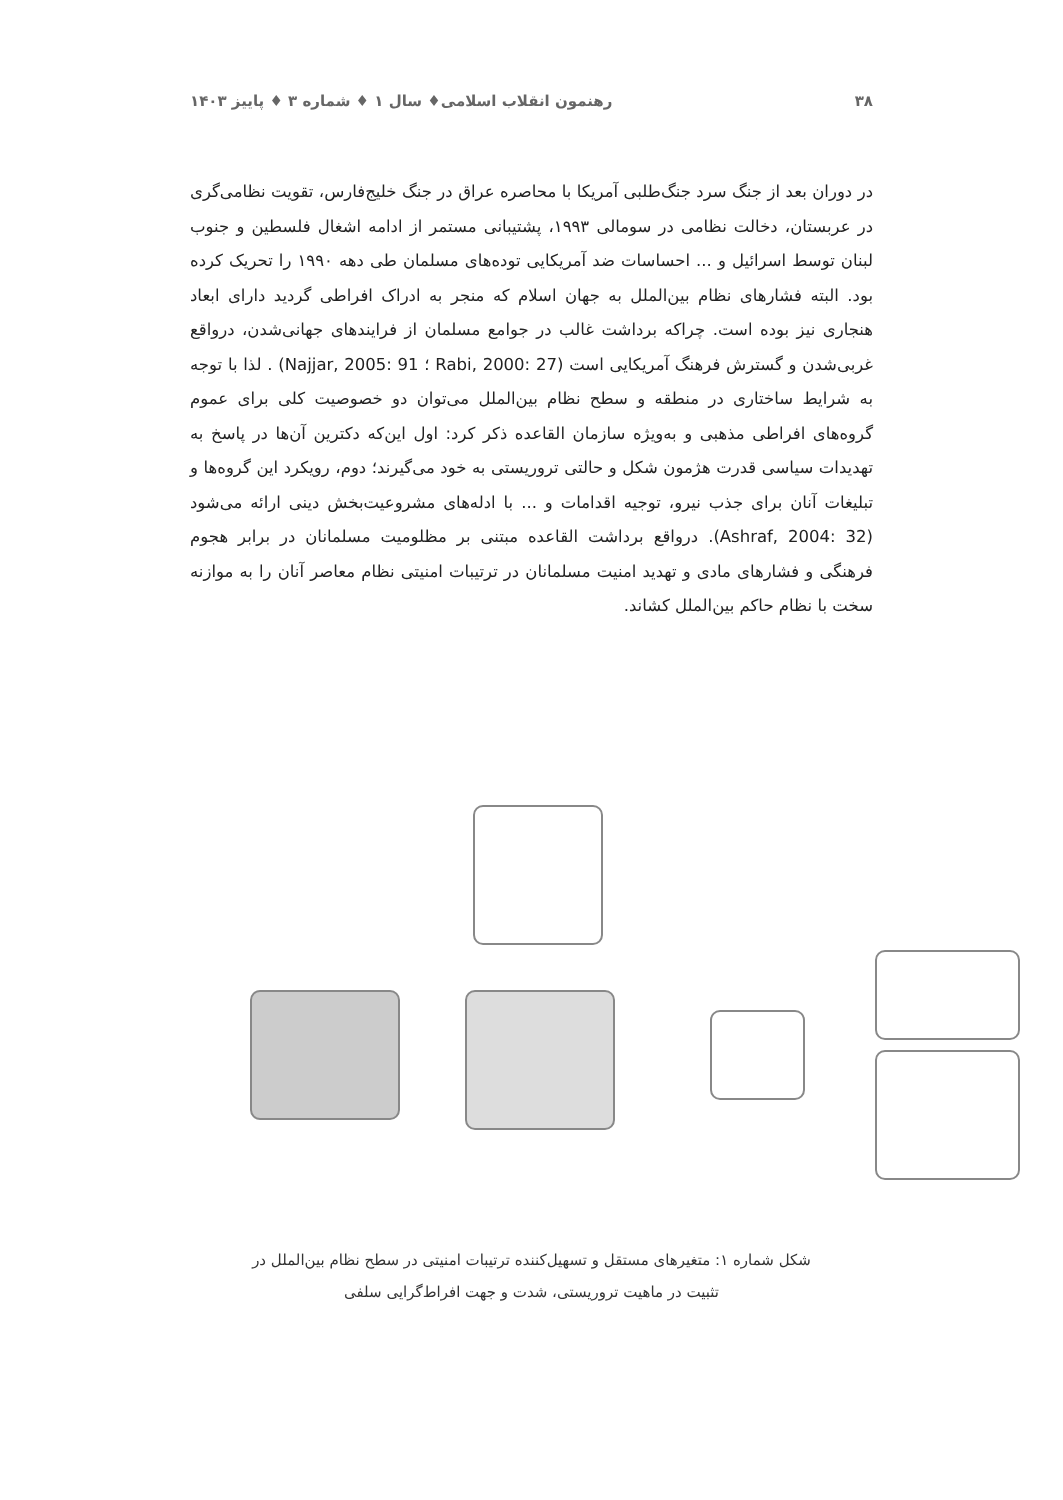۳۸ رهنمون انقلاب اسلامی♦ سال ۱ ♦ شماره ۳ ♦ پاییز ۱۴۰۳
در دوران بعد از جنگ سرد جنگ‌طلبی آمریکا با محاصره عراق در جنگ خلیج‌فارس، تقویت نظامی‌گری در عربستان، دخالت نظامی در سومالی ۱۹۹۳، پشتیبانی مستمر از ادامه اشغال فلسطین و جنوب لبنان توسط اسرائیل و ... احساسات ضد آمریکایی توده‌های مسلمان طی دهه ۱۹۹۰ را تحریک کرده بود. البته فشارهای نظام بین‌الملل به جهان اسلام که منجر به ادراک افراطی گردید دارای ابعاد هنجاری نیز بوده است. چراکه برداشت غالب در جوامع مسلمان از فرایندهای جهانی‌شدن، درواقع غربی‌شدن و گسترش فرهنگ آمریکایی است (Rabi, 2000: 27 ؛ Najjar, 2005: 91) . لذا با توجه به شرایط ساختاری در منطقه و سطح نظام بین‌الملل می‌توان دو خصوصیت کلی برای عموم گروه‌های افراطی مذهبی و به‌ویژه سازمان القاعده ذکر کرد: اول این‌که دکترین آن‌ها در پاسخ به تهدیدات سیاسی قدرت هژمون شکل و حالتی تروریستی به خود می‌گیرند؛ دوم، رویکرد این گروه‌ها و تبلیغات آنان برای جذب نیرو، توجیه اقدامات و ... با ادله‌های مشروعیت‌بخش دینی ارائه می‌شود (Ashraf, 2004: 32). درواقع برداشت القاعده مبتنی بر مظلومیت مسلمانان در برابر هجوم فرهنگی و فشارهای مادی و تهدید امنیت مسلمانان در ترتیبات امنیتی نظام معاصر آنان را به موازنه سخت با نظام حاکم بین‌الملل کشاند.
شکل شماره ۱: متغیرهای مستقل و تسهیل‌کننده ترتیبات امنیتی در سطح نظام بین‌الملل در
تثبیت در ماهیت تروریستی، شدت و جهت افراط‌گرایی سلفی